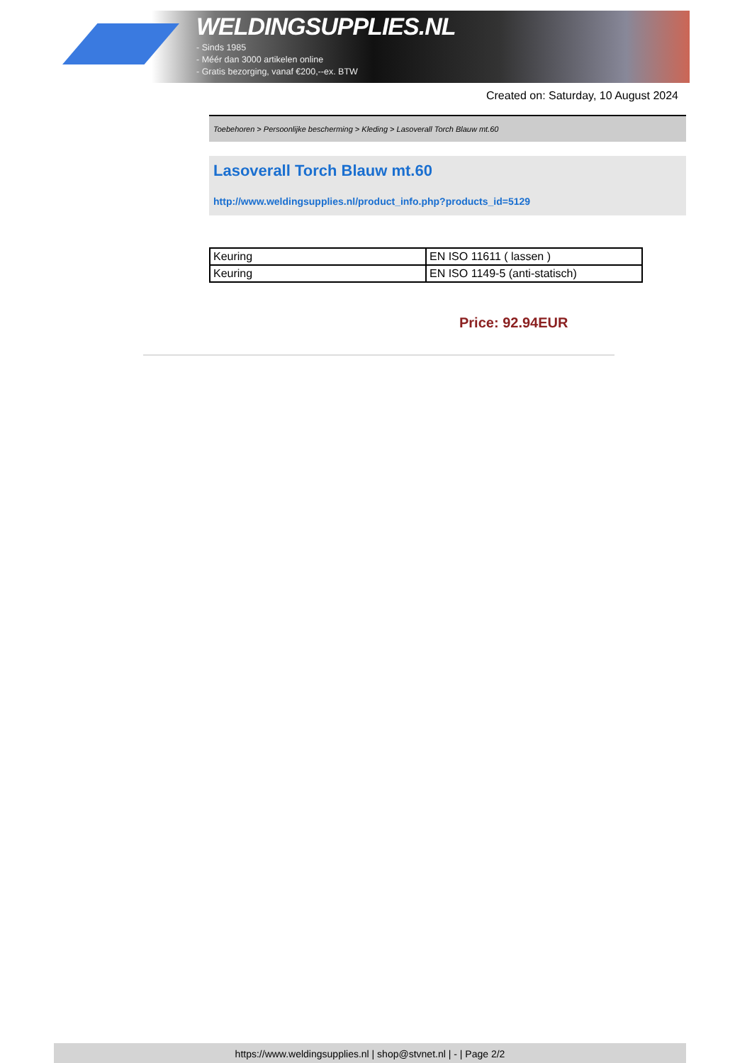WELDINGSUPPLIES.NL
- Sinds 1985
- Méér dan 3000 artikelen online
- Gratis bezorging, vanaf €200,--ex. BTW
Created on: Saturday, 10 August 2024
Toebehoren > Persoonlijke bescherming > Kleding > Lasoverall Torch Blauw mt.60
Lasoverall Torch Blauw mt.60
http://www.weldingsupplies.nl/product_info.php?products_id=5129
| Keuring | EN ISO 11611 ( lassen ) |
| Keuring | EN ISO 1149-5 (anti-statisch) |
Price: 92.94EUR
https://www.weldingsupplies.nl | shop@stvnet.nl | - | Page 2/2